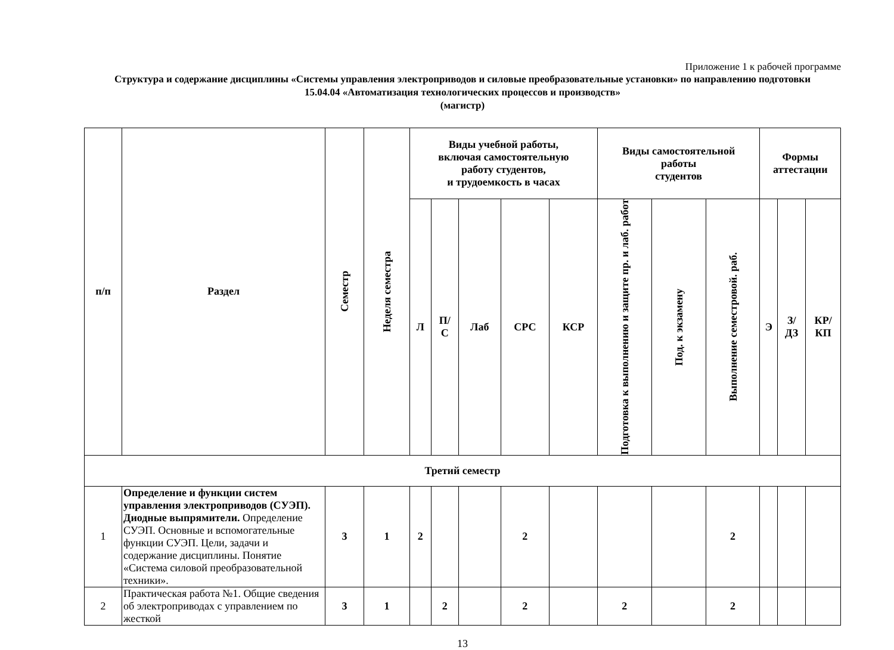Приложение 1 к рабочей программе
Структура и содержание дисциплины «Системы управления электроприводов и силовые преобразовательные установки» по направлению подготовки
15.04.04 «Автоматизация технологических процессов и производств»
(магистр)
| п/п | Раздел | Семестр | Неделя семестра | Виды учебной работы, включая самостоятельную работу студентов, и трудоемкость в часах | | | | | Виды самостоятельной работы студентов | | | Формы аттестации | | |
| --- | --- | --- | --- | --- | --- | --- | --- | --- | --- | --- | --- | --- | --- | --- |
| | | | | Л | П/ С | Лаб | СРС | КСР | Подготовка к выполнению и защите пр. и лаб. работ | Под. к экзамену | Выполнение семестровой. раб. | Э | З/ ДЗ | КР/ КП |
| Третий семестр | | | | | | | | | | | | | | |
| 1 | Определение и функции систем управления электроприводов (СУЭП). Диодные выпрямители. Определение СУЭП. Основные и вспомогательные функции СУЭП. Цели, задачи и содержание дисциплины. Понятие «Система силовой преобразовательной техники». | 3 | 1 | 2 | | | 2 | | | | 2 | | | |
| 2 | Практическая работа №1. Общие сведения об электроприводах с управлением по жесткой | 3 | 1 | | 2 | | 2 | | 2 | | 2 | | | |
13